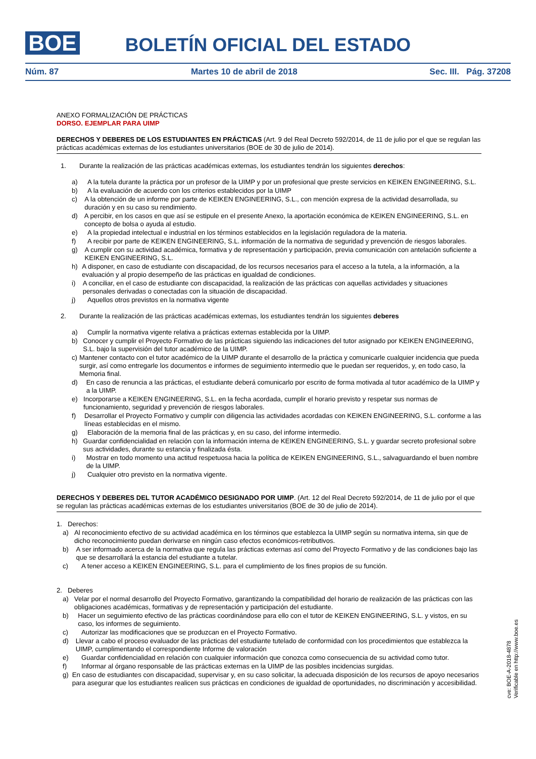BOE
BOLETÍN OFICIAL DEL ESTADO
Núm. 87 Martes 10 de abril de 2018 Sec. III. Pág. 37208
ANEXO FORMALIZACIÓN DE PRÁCTICAS
DORSO. EJEMPLAR PARA UIMP
DERECHOS Y DEBERES DE LOS ESTUDIANTES EN PRÁCTICAS (Art. 9 del Real Decreto 592/2014, de 11 de julio por el que se regulan las prácticas académicas externas de los estudiantes universitarios (BOE de 30 de julio de 2014).
1. Durante la realización de las prácticas académicas externas, los estudiantes tendrán los siguientes derechos:
a) A la tutela durante la práctica por un profesor de la UIMP y por un profesional que preste servicios en KEIKEN ENGINEERING, S.L.
b) A la evaluación de acuerdo con los criterios establecidos por la UIMP
c) A la obtención de un informe por parte de KEIKEN ENGINEERING, S.L., con mención expresa de la actividad desarrollada, su duración y en su caso su rendimiento.
d) A percibir, en los casos en que así se estipule en el presente Anexo, la aportación económica de KEIKEN ENGINEERING, S.L. en concepto de bolsa o ayuda al estudio.
e) A la propiedad intelectual e industrial en los términos establecidos en la legislación reguladora de la materia.
f) A recibir por parte de KEIKEN ENGINEERING, S.L. información de la normativa de seguridad y prevención de riesgos laborales.
g) A cumplir con su actividad académica, formativa y de representación y participación, previa comunicación con antelación suficiente a KEIKEN ENGINEERING, S.L.
h) A disponer, en caso de estudiante con discapacidad, de los recursos necesarios para el acceso a la tutela, a la información, a la evaluación y al propio desempeño de las prácticas en igualdad de condiciones.
i) A conciliar, en el caso de estudiante con discapacidad, la realización de las prácticas con aquellas actividades y situaciones personales derivadas o conectadas con la situación de discapacidad.
j) Aquellos otros previstos en la normativa vigente
2. Durante la realización de las prácticas académicas externas, los estudiantes tendrán los siguientes deberes
a) Cumplir la normativa vigente relativa a prácticas externas establecida por la UIMP.
b) Conocer y cumplir el Proyecto Formativo de las prácticas siguiendo las indicaciones del tutor asignado por KEIKEN ENGINEERING, S.L. bajo la supervisión del tutor académico de la UIMP.
c) Mantener contacto con el tutor académico de la UIMP durante el desarrollo de la práctica y comunicarle cualquier incidencia que pueda surgir, así como entregarle los documentos e informes de seguimiento intermedio que le puedan ser requeridos, y, en todo caso, la Memoria final.
d) En caso de renuncia a las prácticas, el estudiante deberá comunicarlo por escrito de forma motivada al tutor académico de la UIMP y a la UIMP.
e) Incorporarse a KEIKEN ENGINEERING, S.L. en la fecha acordada, cumplir el horario previsto y respetar sus normas de funcionamiento, seguridad y prevención de riesgos laborales.
f) Desarrollar el Proyecto Formativo y cumplir con diligencia las actividades acordadas con KEIKEN ENGINEERING, S.L. conforme a las líneas establecidas en el mismo.
g) Elaboración de la memoria final de las prácticas y, en su caso, del informe intermedio.
h) Guardar confidencialidad en relación con la información interna de KEIKEN ENGINEERING, S.L. y guardar secreto profesional sobre sus actividades, durante su estancia y finalizada ésta.
i) Mostrar en todo momento una actitud respetuosa hacia la política de KEIKEN ENGINEERING, S.L., salvaguardando el buen nombre de la UIMP.
j) Cualquier otro previsto en la normativa vigente.
DERECHOS Y DEBERES DEL TUTOR ACADÉMICO DESIGNADO POR UIMP. (Art. 12 del Real Decreto 592/2014, de 11 de julio por el que se regulan las prácticas académicas externas de los estudiantes universitarios (BOE de 30 de julio de 2014).
1. Derechos:
a) Al reconocimiento efectivo de su actividad académica en los términos que establezca la UIMP según su normativa interna, sin que de dicho reconocimiento puedan derivarse en ningún caso efectos económicos-retributivos.
b) A ser informado acerca de la normativa que regula las prácticas externas así como del Proyecto Formativo y de las condiciones bajo las que se desarrollará la estancia del estudiante a tutelar.
c) A tener acceso a KEIKEN ENGINEERING, S.L. para el cumplimiento de los fines propios de su función.
2. Deberes
a) Velar por el normal desarrollo del Proyecto Formativo, garantizando la compatibilidad del horario de realización de las prácticas con las obligaciones académicas, formativas y de representación y participación del estudiante.
b) Hacer un seguimiento efectivo de las prácticas coordinándose para ello con el tutor de KEIKEN ENGINEERING, S.L. y vistos, en su caso, los informes de seguimiento.
c) Autorizar las modificaciones que se produzcan en el Proyecto Formativo.
d) Llevar a cabo el proceso evaluador de las prácticas del estudiante tutelado de conformidad con los procedimientos que establezca la UIMP, cumplimentando el correspondiente Informe de valoración
e) Guardar confidencialidad en relación con cualquier información que conozca como consecuencia de su actividad como tutor.
f) Informar al órgano responsable de las prácticas externas en la UIMP de las posibles incidencias surgidas.
g) En caso de estudiantes con discapacidad, supervisar y, en su caso solicitar, la adecuada disposición de los recursos de apoyo necesarios para asegurar que los estudiantes realicen sus prácticas en condiciones de igualdad de oportunidades, no discriminación y accesibilidad.
cve: BOE-A-2018-4878
Verificable en http://www.boe.es